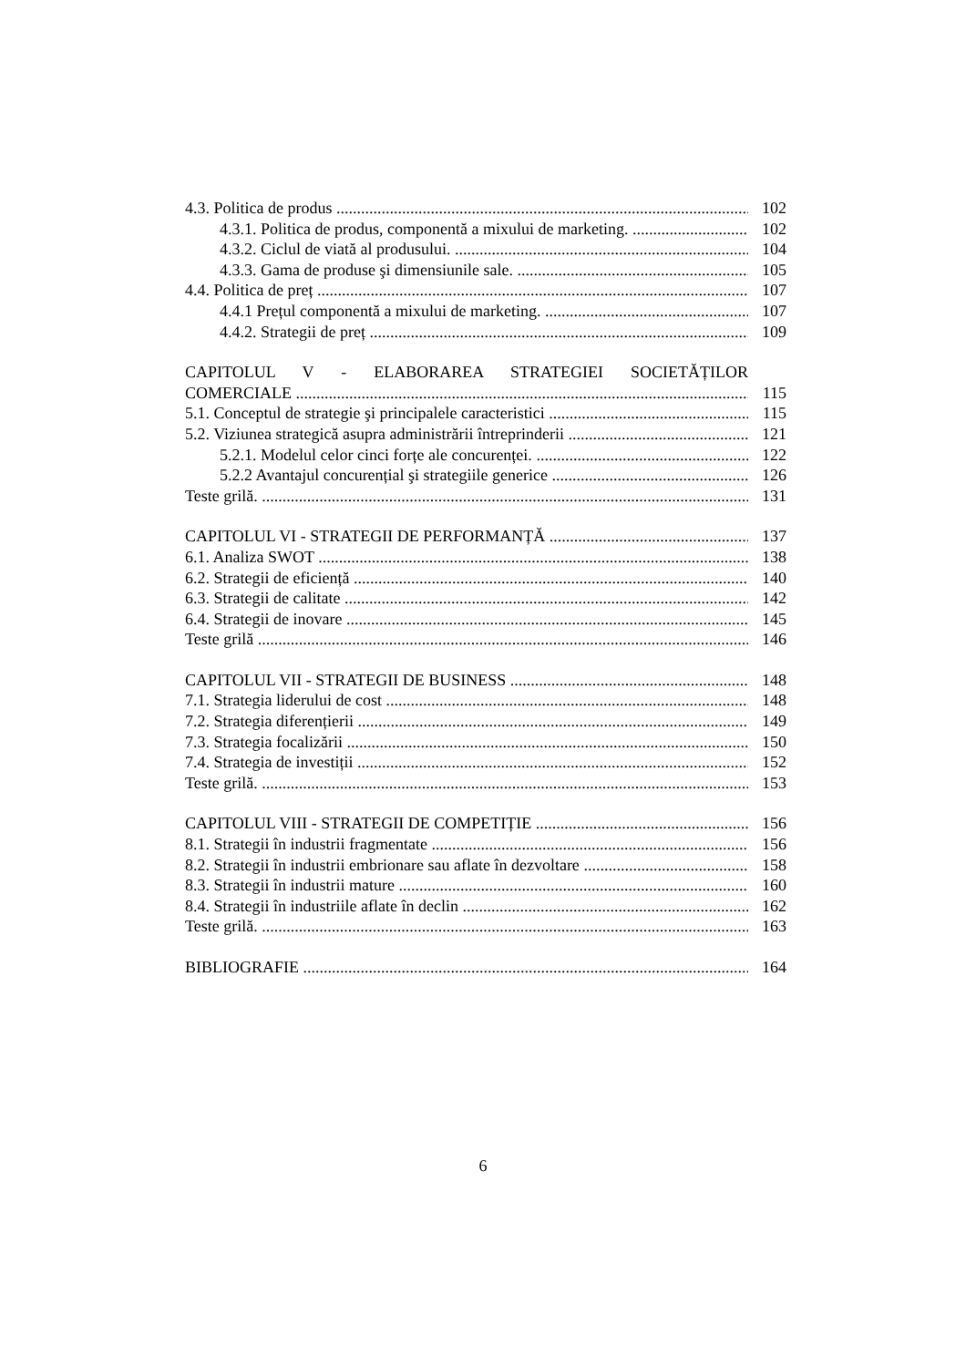4.3. Politica de produs 102
4.3.1. Politica de produs, componentă a mixului de marketing. 102
4.3.2. Ciclul de viată al produsului. 104
4.3.3. Gama de produse şi dimensiunile sale. 105
4.4. Politica de preț 107
4.4.1 Prețul componentă a mixului de marketing. 107
4.4.2. Strategii de preț 109
CAPITOLUL V - ELABORAREA STRATEGIEI SOCIETĂȚILOR
COMERCIALE 115
5.1. Conceptul de strategie şi principalele caracteristici 115
5.2. Viziunea strategică asupra administrării întreprinderii 121
5.2.1. Modelul celor cinci forțe ale concurenței. 122
5.2.2 Avantajul concurențial şi strategiile generice 126
Teste grilă. 131
CAPITOLUL VI - STRATEGII DE PERFORMANȚĂ 137
6.1. Analiza SWOT 138
6.2. Strategii de eficiență 140
6.3. Strategii de calitate 142
6.4. Strategii de inovare 145
Teste grilă 146
CAPITOLUL VII - STRATEGII DE BUSINESS 148
7.1. Strategia liderului de cost 148
7.2. Strategia diferențierii 149
7.3. Strategia focalizării 150
7.4. Strategia de investiții 152
Teste grilă. 153
CAPITOLUL VIII - STRATEGII DE COMPETIȚIE 156
8.1. Strategii în industrii fragmentate 156
8.2. Strategii în industrii embrionare sau aflate în dezvoltare 158
8.3. Strategii în industrii mature 160
8.4. Strategii în industriile aflate în declin 162
Teste grilă. 163
BIBLIOGRAFIE 164
6